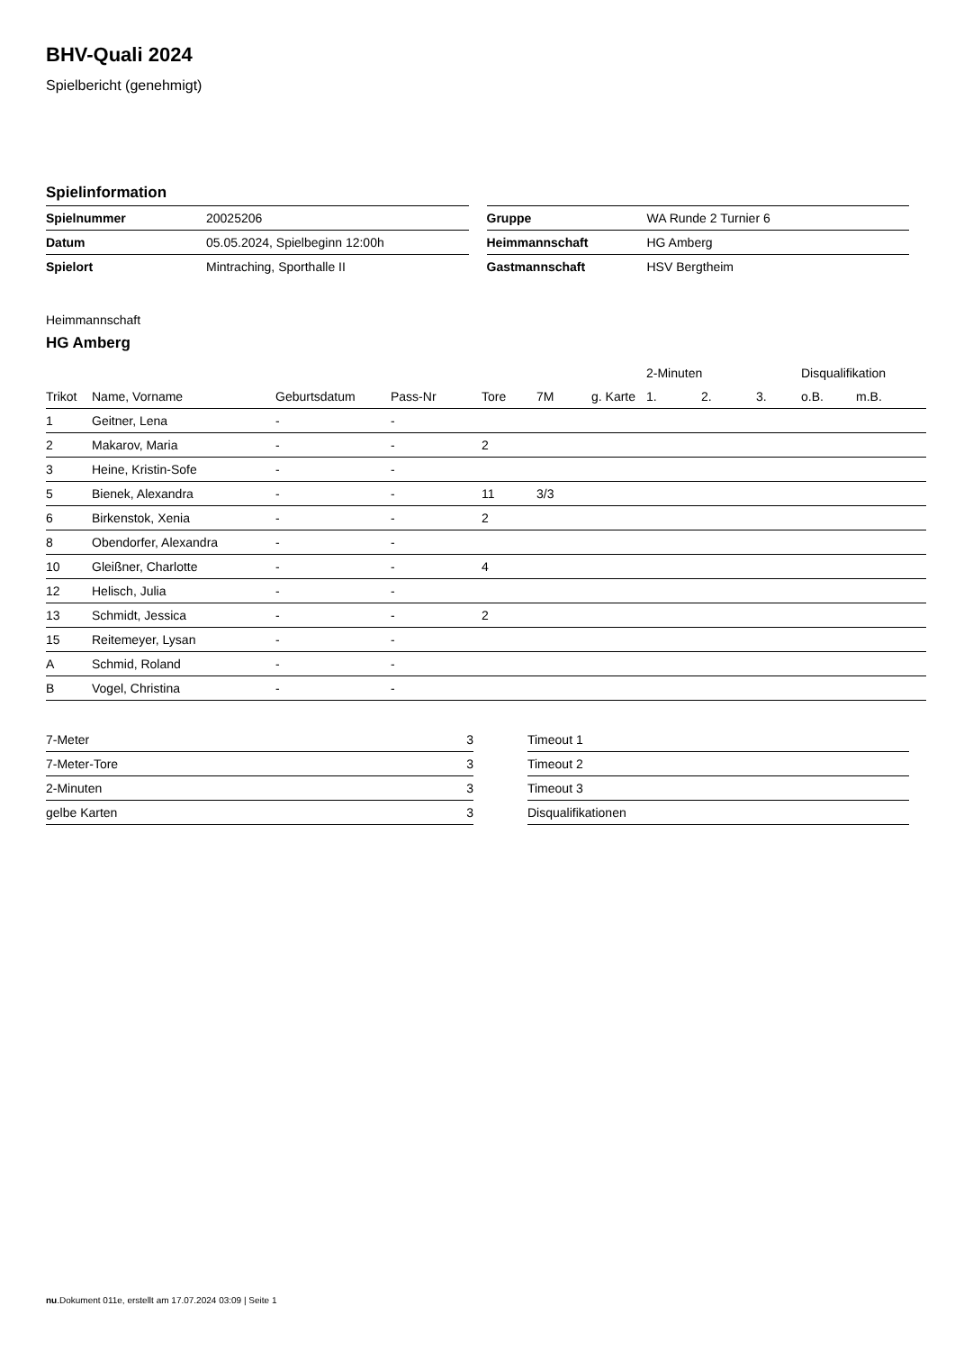BHV-Quali 2024
Spielbericht (genehmigt)
Spielinformation
| Spielnummer | 20025206 |
| Datum | 05.05.2024, Spielbeginn 12:00h |
| Spielort | Mintraching, Sporthalle II |
| Gruppe | WA Runde 2 Turnier 6 |
| Heimmannschaft | HG Amberg |
| Gastmannschaft | HSV Bergtheim |
Heimmannschaft
HG Amberg
| | | | | | | | 2-Minuten | | | Disqualifikation | |
| --- | --- | --- | --- | --- | --- | --- | --- | --- | --- | --- | --- |
| Trikot | Name, Vorname | Geburtsdatum | Pass-Nr | Tore | 7M | g. Karte | 1. | 2. | 3. | o.B. | m.B. |
| 1 | Geitner, Lena | - | - | | | | | | | | |
| 2 | Makarov, Maria | - | - | 2 | | | | | | | |
| 3 | Heine, Kristin-Sofe | - | - | | | | | | | | |
| 5 | Bienek, Alexandra | - | - | 11 | 3/3 | | | | | | |
| 6 | Birkenstok, Xenia | - | - | 2 | | | | | | | |
| 8 | Obendorfer, Alexandra | - | - | | | | | | | | |
| 10 | Gleißner, Charlotte | - | - | 4 | | | | | | | |
| 12 | Helisch, Julia | - | - | | | | | | | | |
| 13 | Schmidt, Jessica | - | - | 2 | | | | | | | |
| 15 | Reitemeyer, Lysan | - | - | | | | | | | | |
| A | Schmid, Roland | - | - | | | | | | | | |
| B | Vogel, Christina | - | - | | | | | | | | |
| 7-Meter | 3 |
| 7-Meter-Tore | 3 |
| 2-Minuten | 3 |
| gelbe Karten | 3 |
| Timeout 1 |
| Timeout 2 |
| Timeout 3 |
| Disqualifikationen |
nu.Dokument 011e, erstellt am 17.07.2024 03:09 | Seite 1